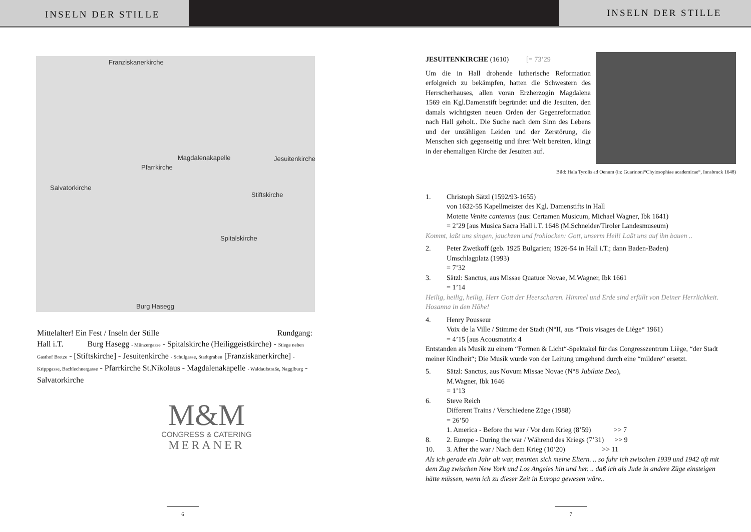INSELN DER STILLE
INSELN DER STILLE
Franziskanerkirche
Magdalenakapelle
Pfarrkirche
Jesuitenkirche
Salvatorkirche
Stiftskirche
Spitalskirche
Burg Hasegg
Mittelalter! Ein Fest / Inseln der Stille Rundgang:
Hall i.T. Burg Hasegg - Münzergasse - Spitalskirche (Heiliggeistkirche) - Stiege neben Gasthof Bretze - [Stiftskirche] - Jesuitenkirche - Schulgasse, Stadtgraben [Franziskanerkirche] - Krippgasse, Bachlechnergasse - Pfarrkirche St.Nikolaus - Magdalenakapelle - Waldaufstraße, Nagglburg - Salvatorkirche
M&M
CONGRESS & CATERING
MERANER
6
JESUITENKIRCHE (1610) [= 73’29
Um die in Hall drohende lutherische Reformation erfolgreich zu bekämpfen, hatten die Schwestern des Herrscherhauses, allen voran Erzherzogin Magdalena 1569 ein Kgl.Damenstift begründet und die Jesuiten, den damals wichtigsten neuen Orden der Gegenreformation nach Hall geholt.. Die Suche nach dem Sinn des Lebens und der unzähligen Leiden und der Zerstörung, die Menschen sich gegenseitig und ihrer Welt bereiten, klingt in der ehemaligen Kirche der Jesuiten auf.
Bild: Hala Tyrolis ad Oenum (in: Guarinoni“Chyiosophiae academicae“, Innsbruck 1648)
1. Christoph Sätzl (1592/93-1655)
von 1632-55 Kapellmeister des Kgl. Damenstifts in Hall
Motette Venite cantemus (aus: Certamen Musicum, Michael Wagner, Ibk 1641)
= 2’29 [aus Musica Sacra Hall i.T. 1648 (M.Schneider/Tiroler Landesmuseum)
Kommt, laßt uns singen, jauchzen und frohlocken: Gott, unserm Heil! Laßt uns auf ihn bauen ..
2. Peter Zwetkoff (geb. 1925 Bulgarien; 1926-54 in Hall i.T.; dann Baden-Baden)
Umschlagplatz (1993)
= 7’32
3. Sätzl: Sanctus, aus Missae Quatuor Novae, M.Wagner, Ibk 1661
= 1’14
Heilig, heilig, heilig, Herr Gott der Heerscharen. Himmel und Erde sind erfüllt von Deiner Herrlichkeit. Hosanna in den Höhe!
4. Henry Pousseur
Voix de la Ville / Stimme der Stadt (N°II, aus “Trois visages de Liège“ 1961)
= 4’15 [aus Acousmatrix 4
Entstanden als Musik zu einem “Formen & Licht“-Spektakel für das Congresszentrum Liège, “der Stadt meiner Kindheit“; Die Musik wurde von der Leitung umgehend durch eine “mildere“ ersetzt.
5. Sätzl: Sanctus, aus Novum Missae Novae (N°8 Jubilate Deo),
M.Wagner, Ibk 1646
= 1’13
6. Steve Reich
Different Trains / Verschiedene Züge (1988)
= 26’50
1. America - Before the war / Vor dem Krieg (8’59) >> 7
8. 2. Europe - During the war / Während des Kriegs (7’31) >> 9
10. 3. After the war / Nach dem Krieg (10’20) >> 11
Als ich gerade ein Jahr alt war, trennten sich meine Eltern. .. so fuhr ich zwischen 1939 und 1942 oft mit dem Zug zwischen New York und Los Angeles hin und her. .. daß ich als Jude in andere Züge einsteigen hätte müssen, wenn ich zu dieser Zeit in Europa gewesen wäre..
7